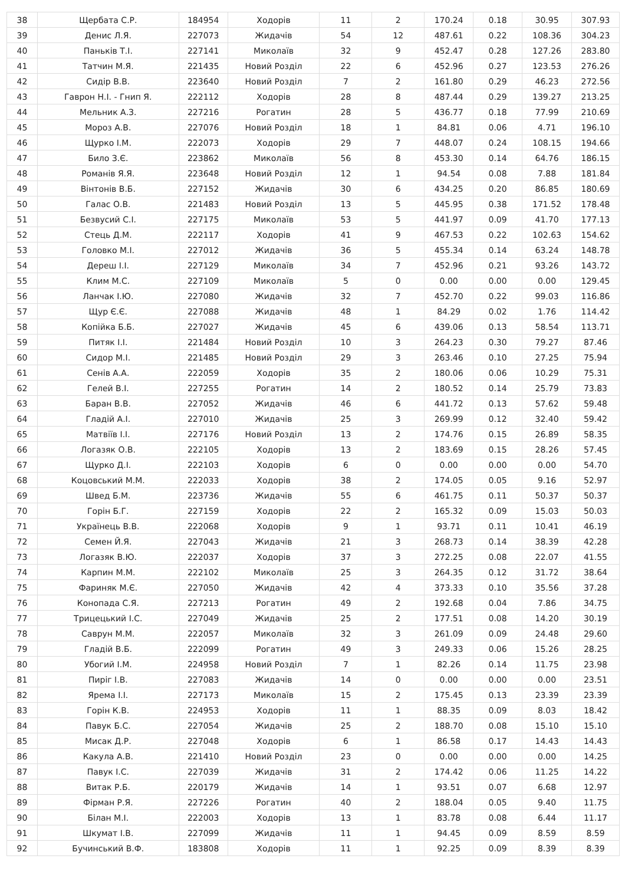| 38 | Щербата С.Р. | 184954 | Ходорів | 11 | 2 | 170.24 | 0.18 | 30.95 | 307.93 |
| 39 | Денис Л.Я. | 227073 | Жидачів | 54 | 12 | 487.61 | 0.22 | 108.36 | 304.23 |
| 40 | Паньків Т.І. | 227141 | Миколаїв | 32 | 9 | 452.47 | 0.28 | 127.26 | 283.80 |
| 41 | Татчин М.Я. | 221435 | Новий Розділ | 22 | 6 | 452.96 | 0.27 | 123.53 | 276.26 |
| 42 | Сидір В.В. | 223640 | Новий Розділ | 7 | 2 | 161.80 | 0.29 | 46.23 | 272.56 |
| 43 | Гаврон Н.І. - Гнип Я. | 222112 | Ходорів | 28 | 8 | 487.44 | 0.29 | 139.27 | 213.25 |
| 44 | Мельник А.З. | 227216 | Рогатин | 28 | 5 | 436.77 | 0.18 | 77.99 | 210.69 |
| 45 | Мороз А.В. | 227076 | Новий Розділ | 18 | 1 | 84.81 | 0.06 | 4.71 | 196.10 |
| 46 | Щурко І.М. | 222073 | Ходорів | 29 | 7 | 448.07 | 0.24 | 108.15 | 194.66 |
| 47 | Било З.Є. | 223862 | Миколаїв | 56 | 8 | 453.30 | 0.14 | 64.76 | 186.15 |
| 48 | Романів Я.Я. | 223648 | Новий Розділ | 12 | 1 | 94.54 | 0.08 | 7.88 | 181.84 |
| 49 | Вінтонів В.Б. | 227152 | Жидачів | 30 | 6 | 434.25 | 0.20 | 86.85 | 180.69 |
| 50 | Галас О.В. | 221483 | Новий Розділ | 13 | 5 | 445.95 | 0.38 | 171.52 | 178.48 |
| 51 | Безвусий С.І. | 227175 | Миколаїв | 53 | 5 | 441.97 | 0.09 | 41.70 | 177.13 |
| 52 | Стець Д.М. | 222117 | Ходорів | 41 | 9 | 467.53 | 0.22 | 102.63 | 154.62 |
| 53 | Головко М.І. | 227012 | Жидачів | 36 | 5 | 455.34 | 0.14 | 63.24 | 148.78 |
| 54 | Дереш І.І. | 227129 | Миколаїв | 34 | 7 | 452.96 | 0.21 | 93.26 | 143.72 |
| 55 | Клим М.С. | 227109 | Миколаїв | 5 | 0 | 0.00 | 0.00 | 0.00 | 129.45 |
| 56 | Ланчак І.Ю. | 227080 | Жидачів | 32 | 7 | 452.70 | 0.22 | 99.03 | 116.86 |
| 57 | Щур Є.Є. | 227088 | Жидачів | 48 | 1 | 84.29 | 0.02 | 1.76 | 114.42 |
| 58 | Копійка Б.Б. | 227027 | Жидачів | 45 | 6 | 439.06 | 0.13 | 58.54 | 113.71 |
| 59 | Питяк І.І. | 221484 | Новий Розділ | 10 | 3 | 264.23 | 0.30 | 79.27 | 87.46 |
| 60 | Сидор М.І. | 221485 | Новий Розділ | 29 | 3 | 263.46 | 0.10 | 27.25 | 75.94 |
| 61 | Сенів А.А. | 222059 | Ходорів | 35 | 2 | 180.06 | 0.06 | 10.29 | 75.31 |
| 62 | Гелей В.І. | 227255 | Рогатин | 14 | 2 | 180.52 | 0.14 | 25.79 | 73.83 |
| 63 | Баран В.В. | 227052 | Жидачів | 46 | 6 | 441.72 | 0.13 | 57.62 | 59.48 |
| 64 | Гладій А.І. | 227010 | Жидачів | 25 | 3 | 269.99 | 0.12 | 32.40 | 59.42 |
| 65 | Матвіїв І.І. | 227176 | Новий Розділ | 13 | 2 | 174.76 | 0.15 | 26.89 | 58.35 |
| 66 | Логазяк О.В. | 222105 | Ходорів | 13 | 2 | 183.69 | 0.15 | 28.26 | 57.45 |
| 67 | Щурко Д.І. | 222103 | Ходорів | 6 | 0 | 0.00 | 0.00 | 0.00 | 54.70 |
| 68 | Коцовський М.М. | 222033 | Ходорів | 38 | 2 | 174.05 | 0.05 | 9.16 | 52.97 |
| 69 | Швед Б.М. | 223736 | Жидачів | 55 | 6 | 461.75 | 0.11 | 50.37 | 50.37 |
| 70 | Горін Б.Г. | 227159 | Ходорів | 22 | 2 | 165.32 | 0.09 | 15.03 | 50.03 |
| 71 | Українець В.В. | 222068 | Ходорів | 9 | 1 | 93.71 | 0.11 | 10.41 | 46.19 |
| 72 | Семен Й.Я. | 227043 | Жидачів | 21 | 3 | 268.73 | 0.14 | 38.39 | 42.28 |
| 73 | Логазяк В.Ю. | 222037 | Ходорів | 37 | 3 | 272.25 | 0.08 | 22.07 | 41.55 |
| 74 | Карпин М.М. | 222102 | Миколаїв | 25 | 3 | 264.35 | 0.12 | 31.72 | 38.64 |
| 75 | Фариняк М.Є. | 227050 | Жидачів | 42 | 4 | 373.33 | 0.10 | 35.56 | 37.28 |
| 76 | Конопада С.Я. | 227213 | Рогатин | 49 | 2 | 192.68 | 0.04 | 7.86 | 34.75 |
| 77 | Трицецький І.С. | 227049 | Жидачів | 25 | 2 | 177.51 | 0.08 | 14.20 | 30.19 |
| 78 | Саврун М.М. | 222057 | Миколаїв | 32 | 3 | 261.09 | 0.09 | 24.48 | 29.60 |
| 79 | Гладій В.Б. | 222099 | Рогатин | 49 | 3 | 249.33 | 0.06 | 15.26 | 28.25 |
| 80 | Убогий І.М. | 224958 | Новий Розділ | 7 | 1 | 82.26 | 0.14 | 11.75 | 23.98 |
| 81 | Пиріг І.В. | 227083 | Жидачів | 14 | 0 | 0.00 | 0.00 | 0.00 | 23.51 |
| 82 | Ярема І.І. | 227173 | Миколаїв | 15 | 2 | 175.45 | 0.13 | 23.39 | 23.39 |
| 83 | Горін К.В. | 224953 | Ходорів | 11 | 1 | 88.35 | 0.09 | 8.03 | 18.42 |
| 84 | Павук Б.С. | 227054 | Жидачів | 25 | 2 | 188.70 | 0.08 | 15.10 | 15.10 |
| 85 | Мисак Д.Р. | 227048 | Ходорів | 6 | 1 | 86.58 | 0.17 | 14.43 | 14.43 |
| 86 | Какула А.В. | 221410 | Новий Розділ | 23 | 0 | 0.00 | 0.00 | 0.00 | 14.25 |
| 87 | Павук І.С. | 227039 | Жидачів | 31 | 2 | 174.42 | 0.06 | 11.25 | 14.22 |
| 88 | Витак Р.Б. | 220179 | Жидачів | 14 | 1 | 93.51 | 0.07 | 6.68 | 12.97 |
| 89 | Фірман Р.Я. | 227226 | Рогатин | 40 | 2 | 188.04 | 0.05 | 9.40 | 11.75 |
| 90 | Білан М.І. | 222003 | Ходорів | 13 | 1 | 83.78 | 0.08 | 6.44 | 11.17 |
| 91 | Шкумат І.В. | 227099 | Жидачів | 11 | 1 | 94.45 | 0.09 | 8.59 | 8.59 |
| 92 | Бучинський В.Ф. | 183808 | Ходорів | 11 | 1 | 92.25 | 0.09 | 8.39 | 8.39 |